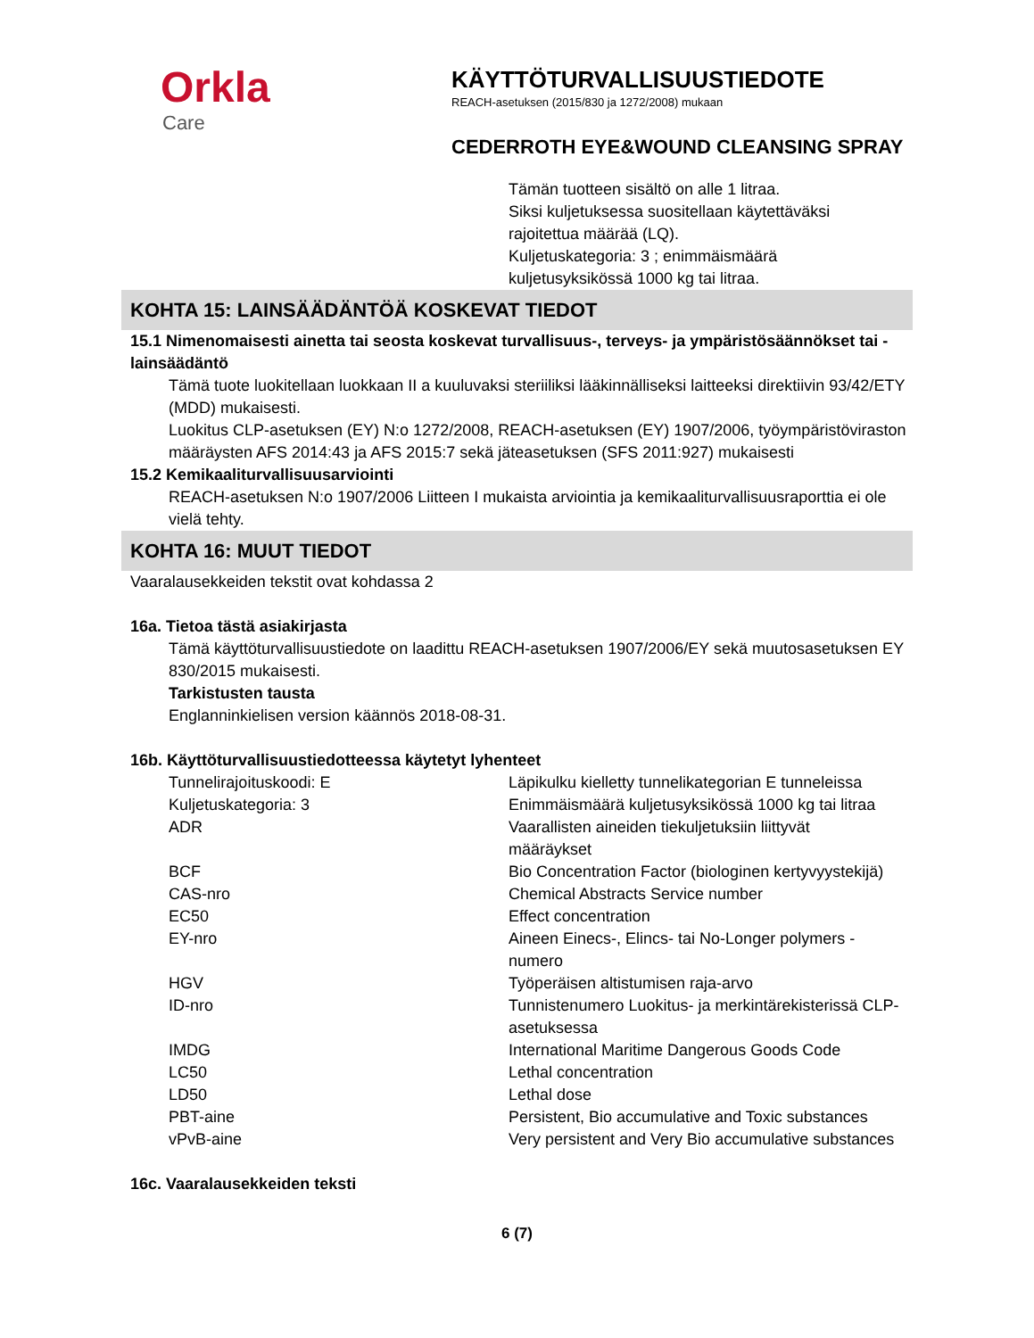Orkla
Care
KÄYTTÖTURVALLISUUSTIEDOTE
REACH-asetuksen (2015/830 ja 1272/2008) mukaan
CEDERROTH EYE&WOUND CLEANSING SPRAY
Tämän tuotteen sisältö on alle 1 litraa.
Siksi kuljetuksessa suositellaan käytettäväksi
rajoitettua määrää (LQ).
Kuljetuskategoria: 3 ; enimmäismäärä
kuljetusyksikössä 1000 kg tai litraa.
KOHTA 15: LAINSÄÄDÄNTÖÄ KOSKEVAT TIEDOT
15.1 Nimenomaisesti ainetta tai seosta koskevat turvallisuus-, terveys- ja ympäristösäännökset tai -lainsäädäntö
Tämä tuote luokitellaan luokkaan II a kuuluvaksi steriiliksi lääkinnälliseksi laitteeksi direktiivin 93/42/ETY (MDD) mukaisesti.
Luokitus CLP-asetuksen (EY) N:o 1272/2008, REACH-asetuksen (EY) 1907/2006, työympäristöviraston määräysten AFS 2014:43 ja AFS 2015:7 sekä jäteasetuksen (SFS 2011:927) mukaisesti
15.2 Kemikaaliturvallisuusarviointi
REACH-asetuksen N:o 1907/2006 Liitteen I mukaista arviointia ja kemikaaliturvallisuusraporttia ei ole vielä tehty.
KOHTA 16: MUUT TIEDOT
Vaaralausekkeiden tekstit ovat kohdassa 2
16a. Tietoa tästä asiakirjasta
Tämä käyttöturvallisuustiedote on laadittu REACH-asetuksen 1907/2006/EY sekä muutosasetuksen EY 830/2015 mukaisesti.
Tarkistusten tausta
Englanninkielisen version käännös 2018-08-31.
16b. Käyttöturvallisuustiedotteessa käytetyt lyhenteet
| Tunnelirajoituskoodi: E | Läpikulku kielletty tunnelikategorian E tunneleissa |
| Kuljetuskategoria: 3 | Enimmäismäärä kuljetusyksikössä 1000 kg tai litraa |
| ADR | Vaarallisten aineiden tiekuljetuksiin liittyvät määräykset |
| BCF | Bio Concentration Factor (biologinen kertyvyystekijä) |
| CAS-nro | Chemical Abstracts Service number |
| EC50 | Effect concentration |
| EY-nro | Aineen Einecs-, Elincs- tai No-Longer polymers - numero |
| HGV | Työperäisen altistumisen raja-arvo |
| ID-nro | Tunnistenumero Luokitus- ja merkintärekisterissä CLP- asetuksessa |
| IMDG | International Maritime Dangerous Goods Code |
| LC50 | Lethal concentration |
| LD50 | Lethal dose |
| PBT-aine | Persistent, Bio accumulative and Toxic substances |
| vPvB-aine | Very persistent and Very Bio accumulative substances |
16c. Vaaralausekkeiden teksti
6 (7)